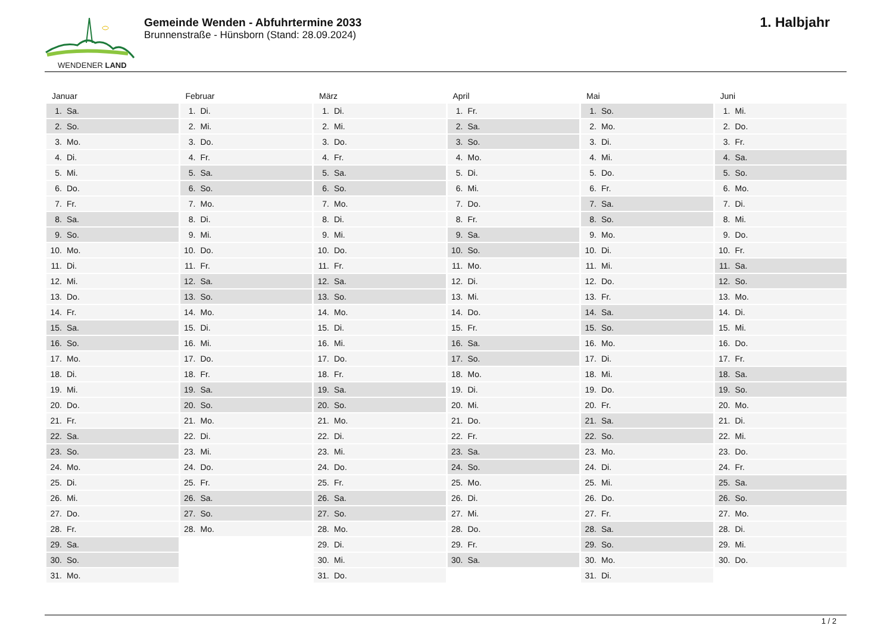WENDENER LAND
Gemeinde Wenden - Abfuhrtermine 2033
Brunnenstraße - Hünsborn (Stand: 28.09.2024)
1. Halbjahr
| Januar | Februar | März | April | Mai | Juni |
| --- | --- | --- | --- | --- | --- |
| 1. Sa. | 1. Di. | 1. Di. | 1. Fr. | 1. So. | 1. Mi. |
| 2. So. | 2. Mi. | 2. Mi. | 2. Sa. | 2. Mo. | 2. Do. |
| 3. Mo. | 3. Do. | 3. Do. | 3. So. | 3. Di. | 3. Fr. |
| 4. Di. | 4. Fr. | 4. Fr. | 4. Mo. | 4. Mi. | 4. Sa. |
| 5. Mi. | 5. Sa. | 5. Sa. | 5. Di. | 5. Do. | 5. So. |
| 6. Do. | 6. So. | 6. So. | 6. Mi. | 6. Fr. | 6. Mo. |
| 7. Fr. | 7. Mo. | 7. Mo. | 7. Do. | 7. Sa. | 7. Di. |
| 8. Sa. | 8. Di. | 8. Di. | 8. Fr. | 8. So. | 8. Mi. |
| 9. So. | 9. Mi. | 9. Mi. | 9. Sa. | 9. Mo. | 9. Do. |
| 10. Mo. | 10. Do. | 10. Do. | 10. So. | 10. Di. | 10. Fr. |
| 11. Di. | 11. Fr. | 11. Fr. | 11. Mo. | 11. Mi. | 11. Sa. |
| 12. Mi. | 12. Sa. | 12. Sa. | 12. Di. | 12. Do. | 12. So. |
| 13. Do. | 13. So. | 13. So. | 13. Mi. | 13. Fr. | 13. Mo. |
| 14. Fr. | 14. Mo. | 14. Mo. | 14. Do. | 14. Sa. | 14. Di. |
| 15. Sa. | 15. Di. | 15. Di. | 15. Fr. | 15. So. | 15. Mi. |
| 16. So. | 16. Mi. | 16. Mi. | 16. Sa. | 16. Mo. | 16. Do. |
| 17. Mo. | 17. Do. | 17. Do. | 17. So. | 17. Di. | 17. Fr. |
| 18. Di. | 18. Fr. | 18. Fr. | 18. Mo. | 18. Mi. | 18. Sa. |
| 19. Mi. | 19. Sa. | 19. Sa. | 19. Di. | 19. Do. | 19. So. |
| 20. Do. | 20. So. | 20. So. | 20. Mi. | 20. Fr. | 20. Mo. |
| 21. Fr. | 21. Mo. | 21. Mo. | 21. Do. | 21. Sa. | 21. Di. |
| 22. Sa. | 22. Di. | 22. Di. | 22. Fr. | 22. So. | 22. Mi. |
| 23. So. | 23. Mi. | 23. Mi. | 23. Sa. | 23. Mo. | 23. Do. |
| 24. Mo. | 24. Do. | 24. Do. | 24. So. | 24. Di. | 24. Fr. |
| 25. Di. | 25. Fr. | 25. Fr. | 25. Mo. | 25. Mi. | 25. Sa. |
| 26. Mi. | 26. Sa. | 26. Sa. | 26. Di. | 26. Do. | 26. So. |
| 27. Do. | 27. So. | 27. So. | 27. Mi. | 27. Fr. | 27. Mo. |
| 28. Fr. | 28. Mo. | 28. Mo. | 28. Do. | 28. Sa. | 28. Di. |
| 29. Sa. | | 29. Di. | 29. Fr. | 29. So. | 29. Mi. |
| 30. So. | | 30. Mi. | 30. Sa. | 30. Mo. | 30. Do. |
| 31. Mo. | | 31. Do. | | 31. Di. | |
1 / 2